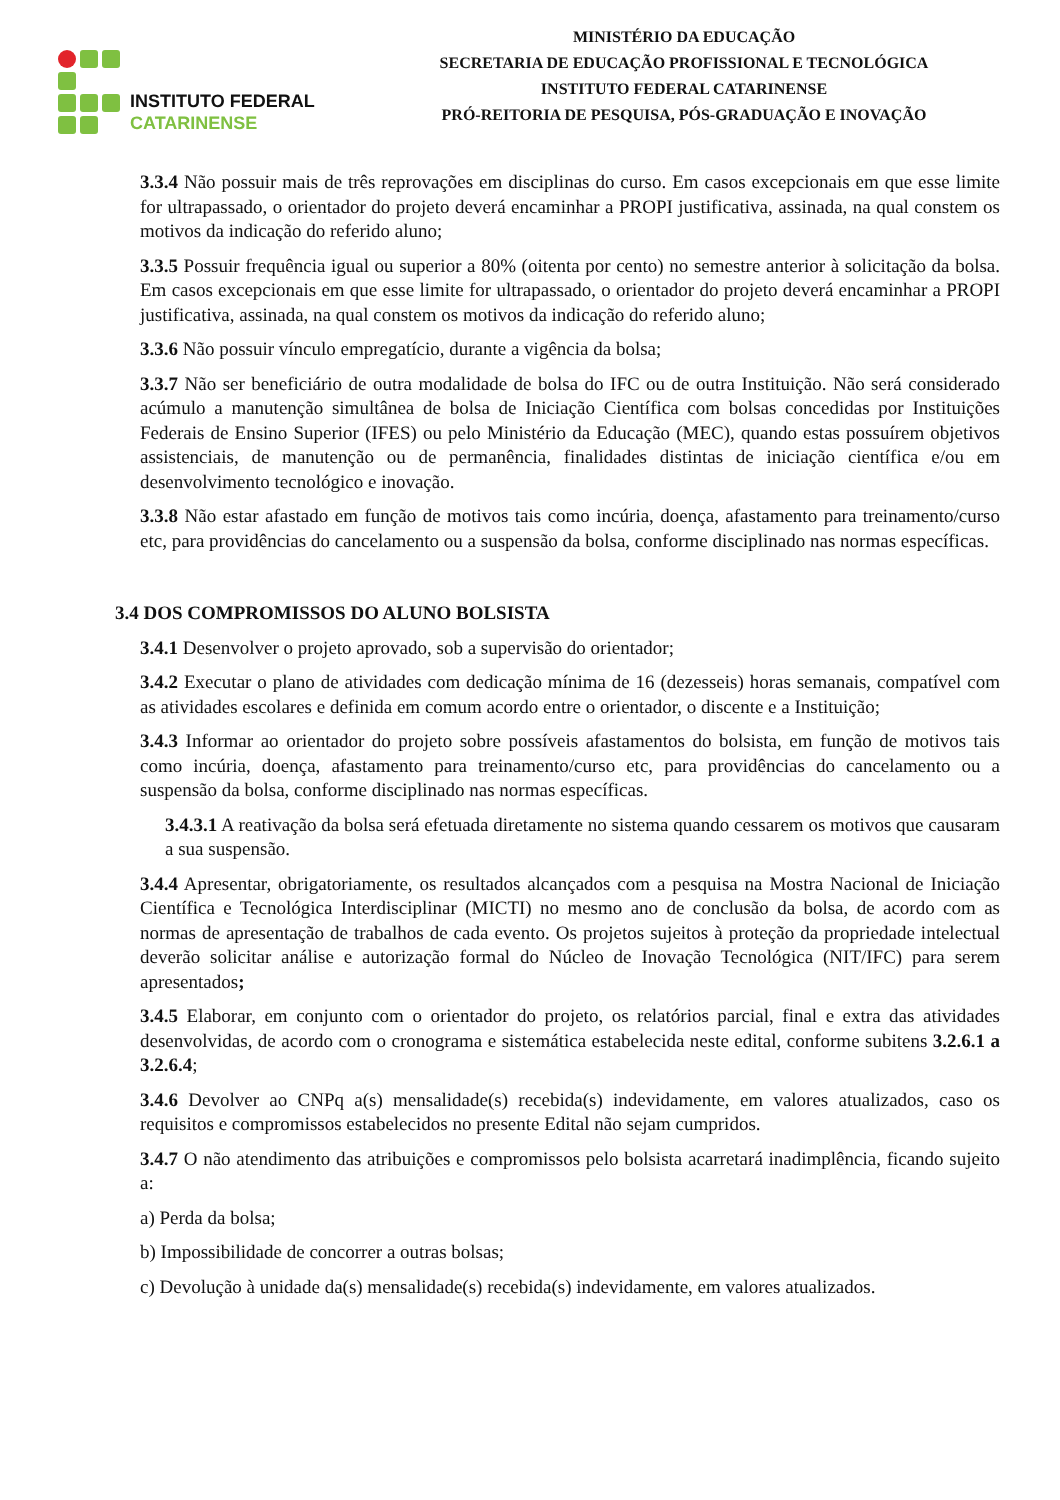INSTITUTO FEDERAL
CATARINENSE
MINISTÉRIO DA EDUCAÇÃO
SECRETARIA DE EDUCAÇÃO PROFISSIONAL E TECNOLÓGICA
INSTITUTO FEDERAL CATARINENSE
PRÓ-REITORIA DE PESQUISA, PÓS-GRADUAÇÃO E INOVAÇÃO
3.3.4 Não possuir mais de três reprovações em disciplinas do curso. Em casos excepcionais em que esse limite for ultrapassado, o orientador do projeto deverá encaminhar a PROPI justificativa, assinada, na qual constem os motivos da indicação do referido aluno;
3.3.5 Possuir frequência igual ou superior a 80% (oitenta por cento) no semestre anterior à solicitação da bolsa. Em casos excepcionais em que esse limite for ultrapassado, o orientador do projeto deverá encaminhar a PROPI justificativa, assinada, na qual constem os motivos da indicação do referido aluno;
3.3.6 Não possuir vínculo empregatício, durante a vigência da bolsa;
3.3.7 Não ser beneficiário de outra modalidade de bolsa do IFC ou de outra Instituição. Não será considerado acúmulo a manutenção simultânea de bolsa de Iniciação Científica com bolsas concedidas por Instituições Federais de Ensino Superior (IFES) ou pelo Ministério da Educação (MEC), quando estas possuírem objetivos assistenciais, de manutenção ou de permanência, finalidades distintas de iniciação científica e/ou em desenvolvimento tecnológico e inovação.
3.3.8 Não estar afastado em função de motivos tais como incúria, doença, afastamento para treinamento/curso etc, para providências do cancelamento ou a suspensão da bolsa, conforme disciplinado nas normas específicas.
3.4 DOS COMPROMISSOS DO ALUNO BOLSISTA
3.4.1 Desenvolver o projeto aprovado, sob a supervisão do orientador;
3.4.2 Executar o plano de atividades com dedicação mínima de 16 (dezesseis) horas semanais, compatível com as atividades escolares e definida em comum acordo entre o orientador, o discente e a Instituição;
3.4.3 Informar ao orientador do projeto sobre possíveis afastamentos do bolsista, em função de motivos tais como incúria, doença, afastamento para treinamento/curso etc, para providências do cancelamento ou a suspensão da bolsa, conforme disciplinado nas normas específicas.
3.4.3.1 A reativação da bolsa será efetuada diretamente no sistema quando cessarem os motivos que causaram a sua suspensão.
3.4.4 Apresentar, obrigatoriamente, os resultados alcançados com a pesquisa na Mostra Nacional de Iniciação Científica e Tecnológica Interdisciplinar (MICTI) no mesmo ano de conclusão da bolsa, de acordo com as normas de apresentação de trabalhos de cada evento. Os projetos sujeitos à proteção da propriedade intelectual deverão solicitar análise e autorização formal do Núcleo de Inovação Tecnológica (NIT/IFC) para serem apresentados;
3.4.5 Elaborar, em conjunto com o orientador do projeto, os relatórios parcial, final e extra das atividades desenvolvidas, de acordo com o cronograma e sistemática estabelecida neste edital, conforme subitens 3.2.6.1 a 3.2.6.4;
3.4.6 Devolver ao CNPq a(s) mensalidade(s) recebida(s) indevidamente, em valores atualizados, caso os requisitos e compromissos estabelecidos no presente Edital não sejam cumpridos.
3.4.7 O não atendimento das atribuições e compromissos pelo bolsista acarretará inadimplência, ficando sujeito a:
a) Perda da bolsa;
b) Impossibilidade de concorrer a outras bolsas;
c) Devolução à unidade da(s) mensalidade(s) recebida(s) indevidamente, em valores atualizados.